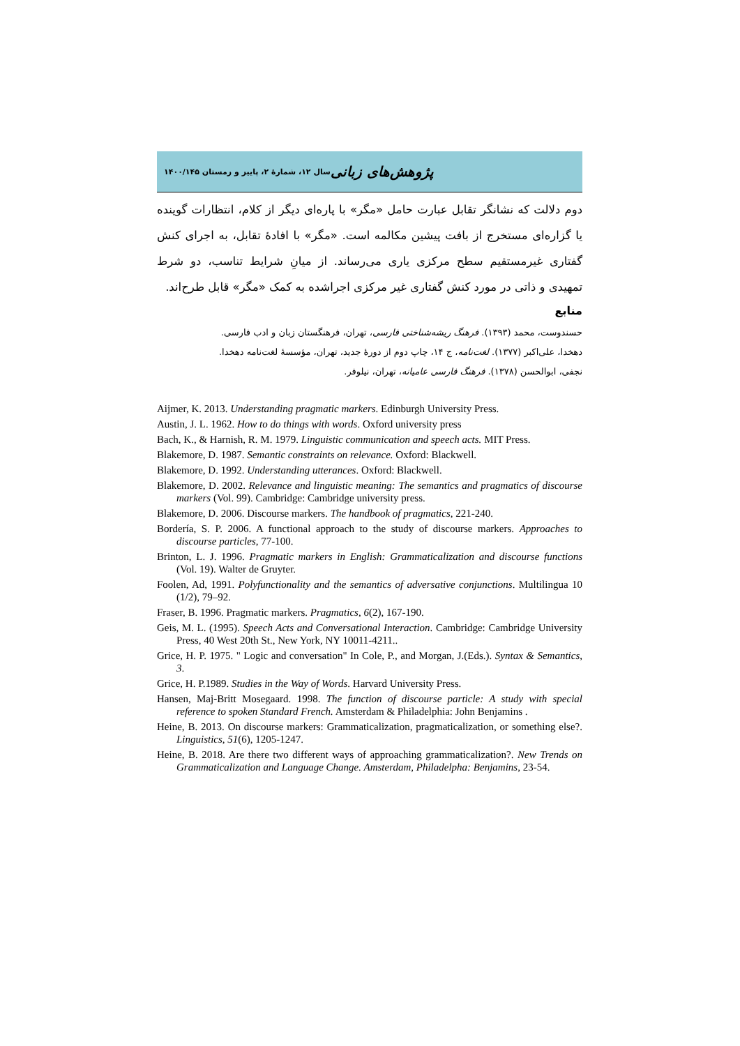پژوهش‌های زبانی سال ۱۲، شمارۀ ۲، پاییز و زمستان ۱۴۰۰/۱۴۵
دوم دلالت که نشانگر تقابل عبارت حامل «مگر» با پاره‌ای دیگر از کلام، انتظارات گوینده یا گزاره‌ای مستخرج از بافت پیشین مکالمه است. «مگر» با افادۀ تقابل، به اجرای کنش گفتاری غیرمستقیم سطح مرکزی یاری می‌رساند. از میانِ شرایط تناسب، دو شرط تمهیدی و ذاتی در مورد کنش گفتاری غیر مرکزی اجراشده به کمک «مگر» قابل طرح‌اند.
منابع
حسندوست، محمد (۱۳۹۳). فرهنگ ریشه‌شناختی فارسی، تهران، فرهنگستان زبان و ادب فارسی.
دهخدا، علی‌اکبر (۱۳۷۷). لغت‌نامه، ج ۱۴، چاپ دوم از دورۀ جدید، تهران، مؤسسۀ لغت‌نامه دهخدا.
نجفی، ابوالحسن (۱۳۷۸). فرهنگ فارسی عامیانه، تهران، نیلوفر.
Aijmer, K. 2013. Understanding pragmatic markers. Edinburgh University Press.
Austin, J. L. 1962. How to do things with words. Oxford university press
Bach, K., & Harnish, R. M. 1979. Linguistic communication and speech acts. MIT Press.
Blakemore, D. 1987. Semantic constraints on relevance. Oxford: Blackwell.
Blakemore, D. 1992. Understanding utterances. Oxford: Blackwell.
Blakemore, D. 2002. Relevance and linguistic meaning: The semantics and pragmatics of discourse markers (Vol. 99). Cambridge: Cambridge university press.
Blakemore, D. 2006. Discourse markers. The handbook of pragmatics, 221-240.
Bordería, S. P. 2006. A functional approach to the study of discourse markers. Approaches to discourse particles, 77-100.
Brinton, L. J. 1996. Pragmatic markers in English: Grammaticalization and discourse functions (Vol. 19). Walter de Gruyter.
Foolen, Ad, 1991. Polyfunctionality and the semantics of adversative conjunctions. Multilingua 10 (1/2), 79–92.
Fraser, B. 1996. Pragmatic markers. Pragmatics, 6(2), 167-190.
Geis, M. L. (1995). Speech Acts and Conversational Interaction. Cambridge: Cambridge University Press, 40 West 20th St., New York, NY 10011-4211..
Grice, H. P. 1975. " Logic and conversation" In Cole, P., and Morgan, J.(Eds.). Syntax & Semantics, 3.
Grice, H. P.1989. Studies in the Way of Words. Harvard University Press.
Hansen, Maj-Britt Mosegaard. 1998. The function of discourse particle: A study with special reference to spoken Standard French. Amsterdam & Philadelphia: John Benjamins .
Heine, B. 2013. On discourse markers: Grammaticalization, pragmaticalization, or something else?. Linguistics, 51(6), 1205-1247.
Heine, B. 2018. Are there two different ways of approaching grammaticalization?. New Trends on Grammaticalization and Language Change. Amsterdam, Philadelpha: Benjamins, 23-54.